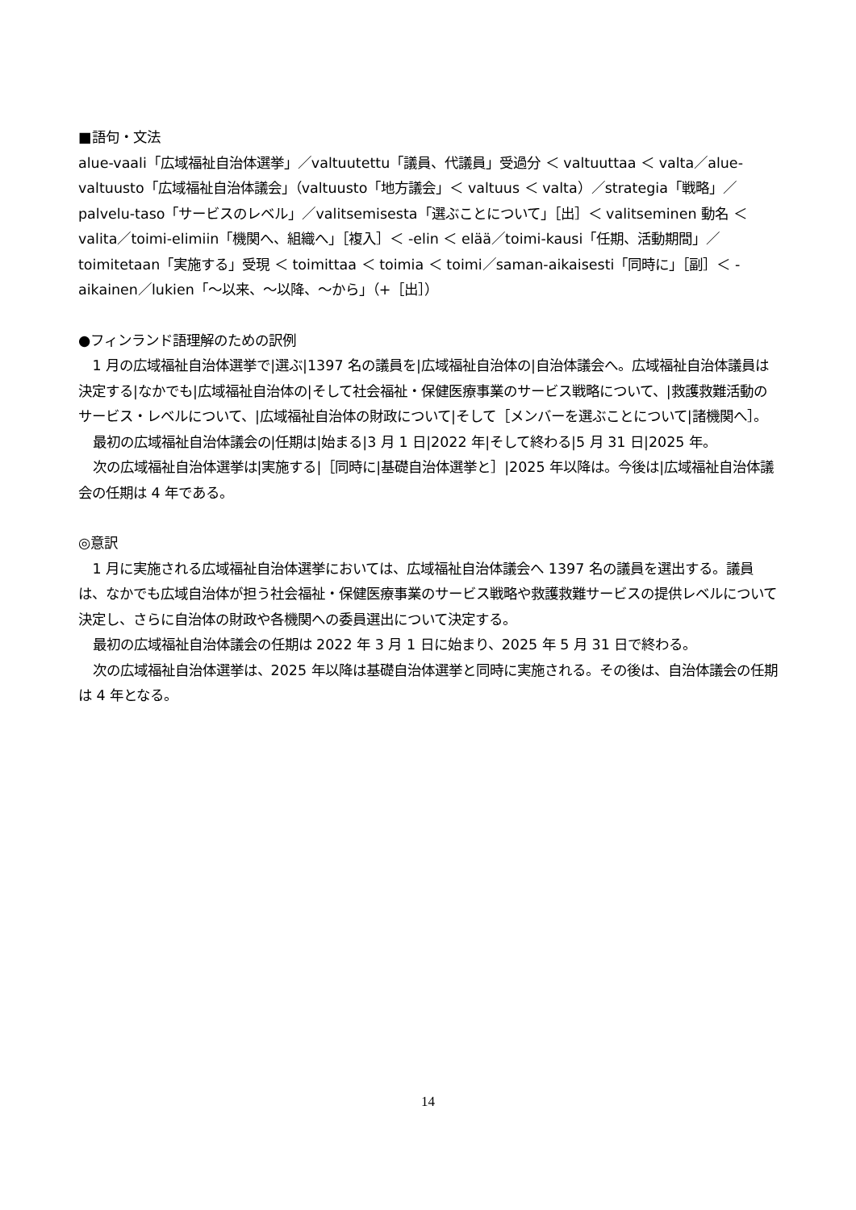■語句・文法
alue-vaali「広域福祉自治体選挙」／valtuutettu「議員、代議員」受過分 ＜ valtuuttaa ＜ valta／alue-valtuusto「広域福祉自治体議会」（valtuusto「地方議会」＜ valtuus ＜ valta）／strategia「戦略」／palvelu-taso「サービスのレベル」／valitsemisesta「選ぶことについて」［出］＜ valitseminen 動名 ＜ valita／toimi-elimiin「機関へ、組織へ」［複入］＜ -elin ＜ elää／toimi-kausi「任期、活動期間」／toimitetaan「実施する」受現 ＜ toimittaa ＜ toimia ＜ toimi／saman-aikaisesti「同時に」［副］＜ -aikainen／lukien「～以来、～以降、～から」（+［出］）
●フィンランド語理解のための訳例
1 月の広域福祉自治体選挙で|選ぶ|1397 名の議員を|広域福祉自治体の|自治体議会へ。広域福祉自治体議員は決定する|なかでも|広域福祉自治体の|そして社会福祉・保健医療事業のサービス戦略について、|救護救難活動のサービス・レベルについて、|広域福祉自治体の財政について|そして［メンバーを選ぶことについて|諸機関へ］。
最初の広域福祉自治体議会の|任期は|始まる|3 月 1 日|2022 年|そして終わる|5 月 31 日|2025 年。
次の広域福祉自治体選挙は|実施する|［同時に|基礎自治体選挙と］|2025 年以降は。今後は|広域福祉自治体議会の任期は 4 年である。
◎意訳
1 月に実施される広域福祉自治体選挙においては、広域福祉自治体議会へ 1397 名の議員を選出する。議員は、なかでも広域自治体が担う社会福祉・保健医療事業のサービス戦略や救護救難サービスの提供レベルについて決定し、さらに自治体の財政や各機関への委員選出について決定する。
最初の広域福祉自治体議会の任期は 2022 年 3 月 1 日に始まり、2025 年 5 月 31 日で終わる。
次の広域福祉自治体選挙は、2025 年以降は基礎自治体選挙と同時に実施される。その後は、自治体議会の任期は 4 年となる。
14